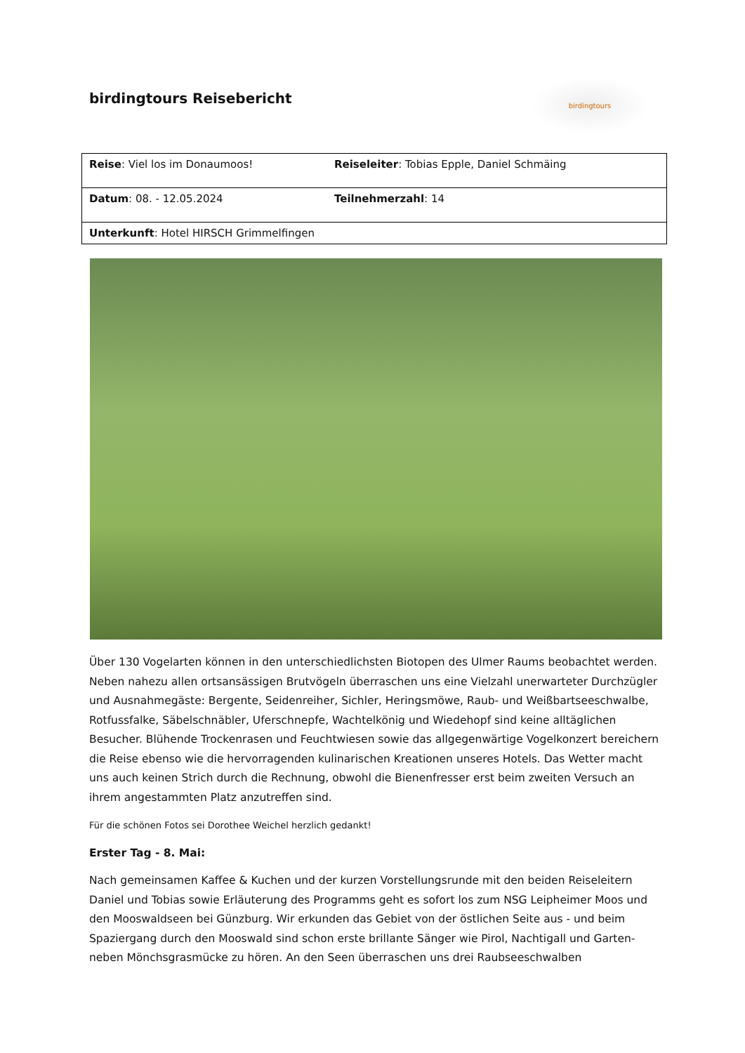birdingtours Reisebericht
birdingtours
| Reise : Viel los im Donaumoos! | Reiseleiter : Tobias Epple, Daniel Schmäing |
| Datum : 08. - 12.05.2024 | Teilnehmerzahl : 14 |
| Unterkunft : Hotel HIRSCH Grimmelfingen | |
Über 130 Vogelarten können in den unterschiedlichsten Biotopen des Ulmer Raums beobachtet werden. Neben nahezu allen ortsansässigen Brutvögeln überraschen uns eine Vielzahl unerwarteter Durchzügler und Ausnahmegäste: Bergente, Seidenreiher, Sichler, Heringsmöwe, Raub- und Weißbartseeschwalbe, Rotfussfalke, Säbelschnäbler, Uferschnepfe, Wachtelkönig und Wiedehopf sind keine alltäglichen Besucher. Blühende Trockenrasen und Feuchtwiesen sowie das allgegenwärtige Vogelkonzert bereichern die Reise ebenso wie die hervorragenden kulinarischen Kreationen unseres Hotels. Das Wetter macht uns auch keinen Strich durch die Rechnung, obwohl die Bienenfresser erst beim zweiten Versuch an ihrem angestammten Platz anzutreffen sind.
Für die schönen Fotos sei Dorothee Weichel herzlich gedankt!
Erster Tag - 8. Mai:
Nach gemeinsamen Kaffee & Kuchen und der kurzen Vorstellungsrunde mit den beiden Reiseleitern Daniel und Tobias sowie Erläuterung des Programms geht es sofort los zum NSG Leipheimer Moos und den Mooswaldseen bei Günzburg. Wir erkunden das Gebiet von der östlichen Seite aus - und beim Spaziergang durch den Mooswald sind schon erste brillante Sänger wie Pirol, Nachtigall und Garten- neben Mönchsgrasmücke zu hören. An den Seen überraschen uns drei Raubseeschwalben